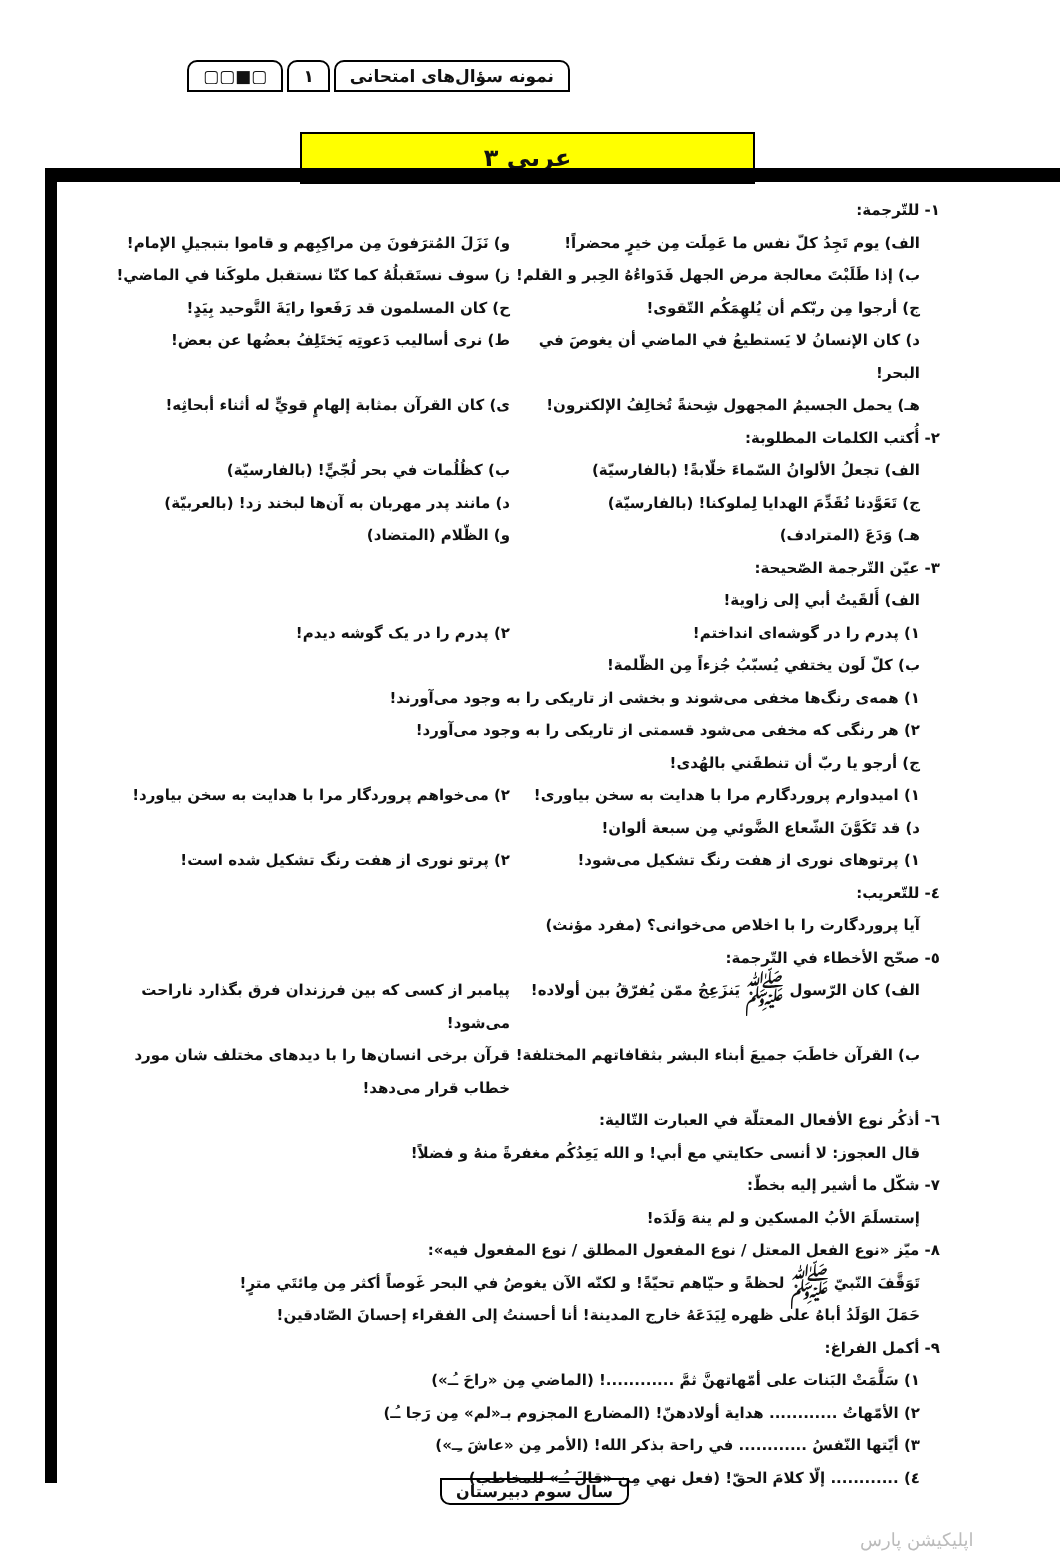نمونه سؤال‌های امتحانی ١ ▢■▢▢
عربی ٣
١- للتّرجمة:
الف) يوم تَجِدُ كلّ نفس ما عَمِلَت مِن خيرٍ محضراً!
و) نَزَلَ المُترَفونَ مِن مراكِبِهم و قاموا بتبجيلِ الإمام!
ب) إذا طَلَبْتَ معالجة مرض الجهل فَدَواءُهُ الحِبر و القلم!
ز) سوف نستَقبلُهُ كما كنّا نستقبل ملوكَنا في الماضي!
ج) أرجوا مِن ربّكم أن يُلهِمَكُم التّقوى!
ح) كان المسلمون قد رَفَعوا رايَةَ التَّوحيد بِيَدٍ!
د) كان الإنسانُ لا يَستطيعُ في الماضي أن يغوصَ في البحر!
ط) نرى أساليب دَعوتِه يَختَلِفُ بعضُها عن بعض!
هـ) يحمل الجسيمُ المجهول شِحنةً تُخالِفُ الإلكترون!
ى) كان القرآن بمثابة إلهامٍ قويٍّ له أثناء أبحاثِه!
٢- أُكتب الكلمات المطلوبة:
الف) تجعلُ الألوانُ السّماءَ خلّابةً! (بالفارسيّة)
ب) كظُلُمات في بحر لُجّيٍّ! (بالفارسيّة)
ج) تَعَوَّدنا نُقَدِّمَ الهدايا لِملوكنا! (بالفارسيّة)
د) مانند پدر مهربان به آن‌ها لبخند زد! (بالعربيّة)
هـ) وَدَعَ (المترادف) و) الظّلام (المتضاد)
٣- عيّن التّرجمة الصّحيحة:
الف) أَلقَيتُ أبي إلى زاوية!
١) پدرم را در گوشه‌ای انداختم! ٢) پدرم را در یک گوشه دیدم!
ب) كلّ لَون يختفي يُسبّبُ جُزءاً مِن الظّلمة!
١) همه‌ی رنگ‌ها مخفی می‌شوند و بخشی از تاریکی را به وجود می‌آورند!
٢) هر رنگی که مخفی می‌شود قسمتی از تاریکی را به وجود می‌آورد!
ج) أرجو يا ربّ أن تنطقَني بالهُدى!
١) امیدوارم پروردگارم مرا با هدایت به سخن بیاوری!
٢) می‌خواهم پروردگار مرا با هدایت به سخن بیاورد!
د) قد تَكَوَّنَ الشّعاع الضَّوئي مِن سبعة ألوان!
١) پرتوهای نوری از هفت رنگ تشکیل می‌شود!
٢) پرتو نوری از هفت رنگ تشکیل شده است!
٤- للتّعريب:
آیا پروردگارت را با اخلاص می‌خوانی؟ (مفرد مؤنث)
٥- صحّح الأخطاء في التّرجمة:
الف) كان الرّسول ﷺ يَنزَعِجُ ممّن يُفرّقُ بين أولاده!
پیامبر از کسی که بین فرزندان فرق بگذارد ناراحت می‌شود!
ب) القرآن خاطَبَ جميعَ أبناء البشر بثقافاتهم المختلفة!
قرآن برخی انسان‌ها را با دیدهای مختلف شان مورد خطاب قرار می‌دهد!
٦- أذكُر نوع الأفعال المعتلّة في العبارت التّالية:
قال العجوز: لا أنسى حكايتي مع أبي! و الله يَعِدُكُم مغفرةً منهُ و فضلاً!
٧- شكّل ما أشير إليه بخطّ:
إستسلَمَ الأبُ المسكين و لم ينهَ وَلَدَه!
٨- ميّز «نوع الفعل المعتل / نوع المفعول المطلق / نوع المفعول فيه»:
تَوَقَّفَ النّبيّ ﷺ لحظةً و حيّاهم تحيّةً! و لكنّه الآن يغوصُ في البحر غَوصاً أكثر مِن مِائتَي مترٍ!
حَمَلَ الوَلَدُ أباهُ على ظهره لِيَدَعَهُ خارج المدينة! أنا أحسنتُ إلى الفقراء إحسانَ الصّادقين!
٩- أكمل الفراغ:
١) سَلَّمَتْ البَنات على أمّهاتهنَّ ثمَّ ............! (الماضي مِن «راحَ ـُـ»)
٢) الأمّهاتُ ............ هداية أولادهنّ! (المضارع المجزوم بـ«لم» مِن رَجا ـُـ)
٣) أيّتها النّفسُ ............ في راحة بذكر الله! (الأمر مِن «عاشَ ـِـ»)
٤) ............ إلّا كلامَ الحقّ! (فعل نهي مِن «قالَ ـُـ» للمخاطب)
سال سوم دبیرستان
اپلیکیشن پارس